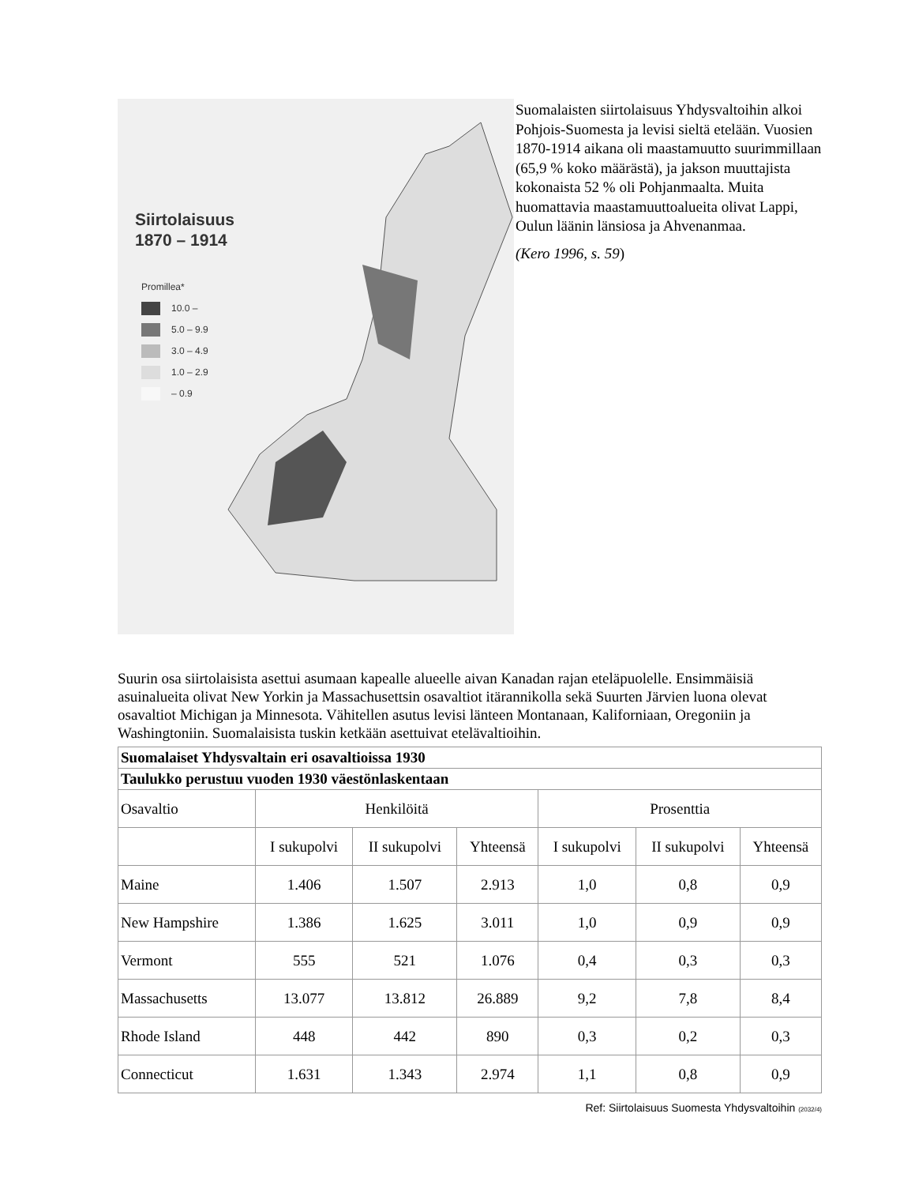Siirtolaisuus
1870 – 1914
Promillea*
10.0 –
5.0 – 9.9
3.0 – 4.9
1.0 – 2.9
– 0.9
Suomalaisten siirtolaisuus Yhdysvaltoihin alkoi Pohjois-Suomesta ja levisi sieltä etelään. Vuosien 1870-1914 aikana oli maastamuutto suurimmillaan (65,9 % koko määrästä), ja jakson muuttajista kokonaista 52 % oli Pohjanmaalta. Muita huomattavia maastamuuttoalueita olivat Lappi, Oulun läänin länsiosa ja Ahvenanmaa.
(Kero 1996, s. 59)
Suurin osa siirtolaisista asettui asumaan kapealle alueelle aivan Kanadan rajan eteläpuolelle. Ensimmäisiä asuinalueita olivat New Yorkin ja Massachusettsin osavaltiot itärannikolla sekä Suurten Järvien luona olevat osavaltiot Michigan ja Minnesota. Vähitellen asutus levisi länteen Montanaan, Kaliforniaan, Oregoniin ja Washingtoniin. Suomalaisista tuskin ketkään asettuivat etelävaltioihin.
| Suomalaiset Yhdysvaltain eri osavaltioissa 1930 | | | | | | |
| --- | --- | --- | --- | --- | --- | --- |
| Taulukko perustuu vuoden 1930 väestönlaskentaan | | | | | | |
| Osavaltio | Henkilöitä | | | Prosenttia | | |
| | I sukupolvi | II sukupolvi | Yhteensä | I sukupolvi | II sukupolvi | Yhteensä |
| Maine | 1.406 | 1.507 | 2.913 | 1,0 | 0,8 | 0,9 |
| New Hampshire | 1.386 | 1.625 | 3.011 | 1,0 | 0,9 | 0,9 |
| Vermont | 555 | 521 | 1.076 | 0,4 | 0,3 | 0,3 |
| Massachusetts | 13.077 | 13.812 | 26.889 | 9,2 | 7,8 | 8,4 |
| Rhode Island | 448 | 442 | 890 | 0,3 | 0,2 | 0,3 |
| Connecticut | 1.631 | 1.343 | 2.974 | 1,1 | 0,8 | 0,9 |
Ref: Siirtolaisuus Suomesta Yhdysvaltoihin (2032/4)